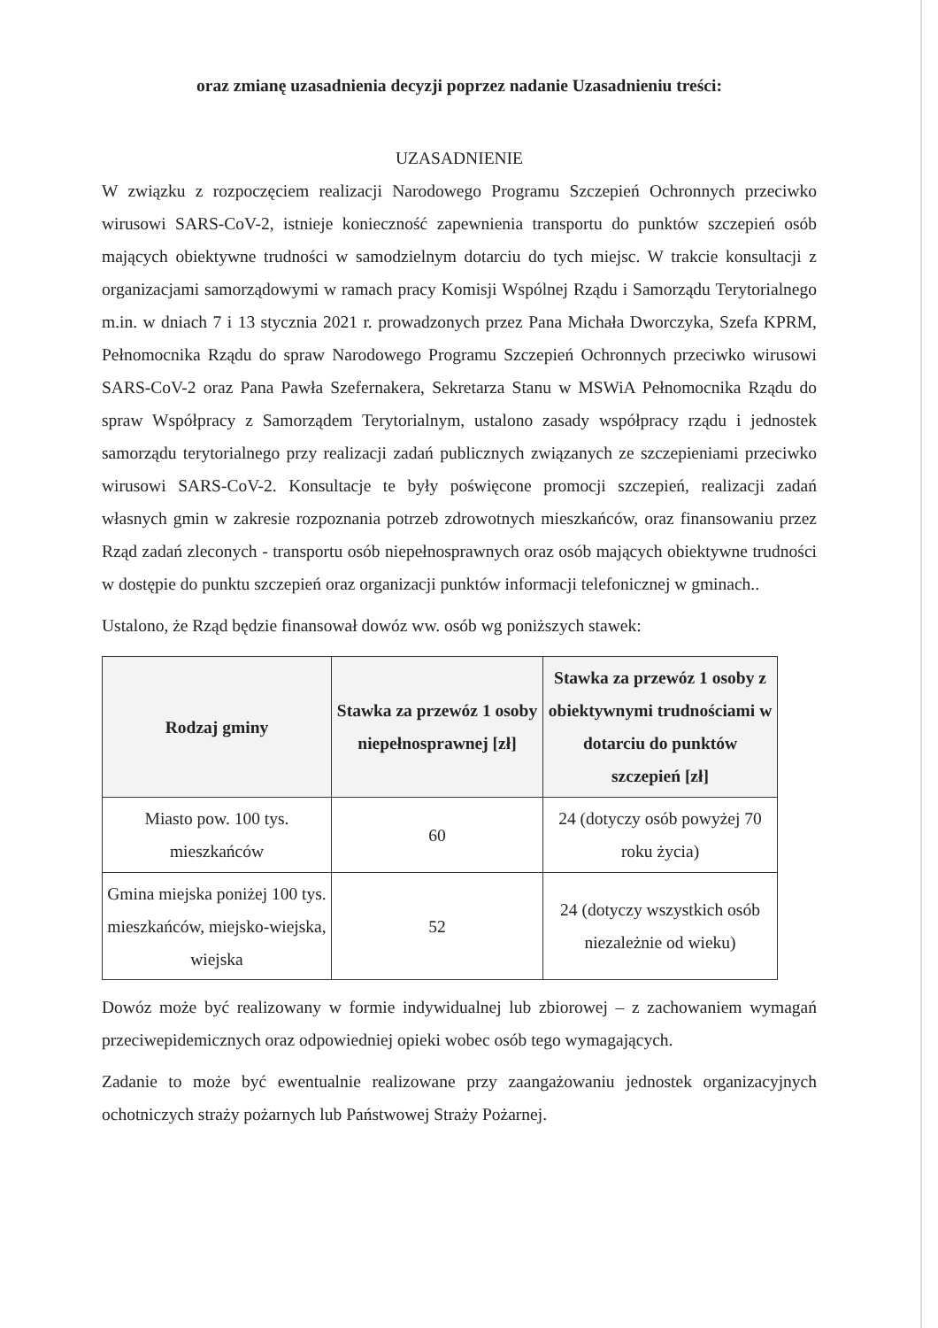oraz zmianę uzasadnienia decyzji poprzez nadanie Uzasadnieniu treści:
UZASADNIENIE
W związku z rozpoczęciem realizacji Narodowego Programu Szczepień Ochronnych przeciwko wirusowi SARS-CoV-2, istnieje konieczność zapewnienia transportu do punktów szczepień osób mających obiektywne trudności w samodzielnym dotarciu do tych miejsc. W trakcie konsultacji z organizacjami samorządowymi w ramach pracy Komisji Wspólnej Rządu i Samorządu Terytorialnego m.in. w dniach 7 i 13 stycznia 2021 r. prowadzonych przez Pana Michała Dworczyka, Szefa KPRM, Pełnomocnika Rządu do spraw Narodowego Programu Szczepień Ochronnych przeciwko wirusowi SARS-CoV-2 oraz Pana Pawła Szefernakera, Sekretarza Stanu w MSWiA Pełnomocnika Rządu do spraw Współpracy z Samorządem Terytorialnym, ustalono zasady współpracy rządu i jednostek samorządu terytorialnego przy realizacji zadań publicznych związanych ze szczepieniami przeciwko wirusowi SARS-CoV-2. Konsultacje te były poświęcone promocji szczepień, realizacji zadań własnych gmin w zakresie rozpoznania potrzeb zdrowotnych mieszkańców, oraz finansowaniu przez Rząd zadań zleconych - transportu osób niepełnosprawnych oraz osób mających obiektywne trudności w dostępie do punktu szczepień oraz organizacji punktów informacji telefonicznej w gminach..
Ustalono, że Rząd będzie finansował dowóz ww. osób wg poniższych stawek:
| Rodzaj gminy | Stawka za przewóz 1 osoby niepełnosprawnej [zł] | Stawka za przewóz 1 osoby z obiektywnymi trudnościami w dotarciu do punktów szczepień [zł] |
| --- | --- | --- |
| Miasto pow. 100 tys. mieszkańców | 60 | 24 (dotyczy osób powyżej 70 roku życia) |
| Gmina miejska poniżej 100 tys. mieszkańców, miejsko-wiejska, wiejska | 52 | 24 (dotyczy wszystkich osób niezależnie od wieku) |
Dowóz może być realizowany w formie indywidualnej lub zbiorowej – z zachowaniem wymagań przeciwepidemicznych oraz odpowiedniej opieki wobec osób tego wymagających.
Zadanie to może być ewentualnie realizowane przy zaangażowaniu jednostek organizacyjnych ochotniczych straży pożarnych lub Państwowej Straży Pożarnej.